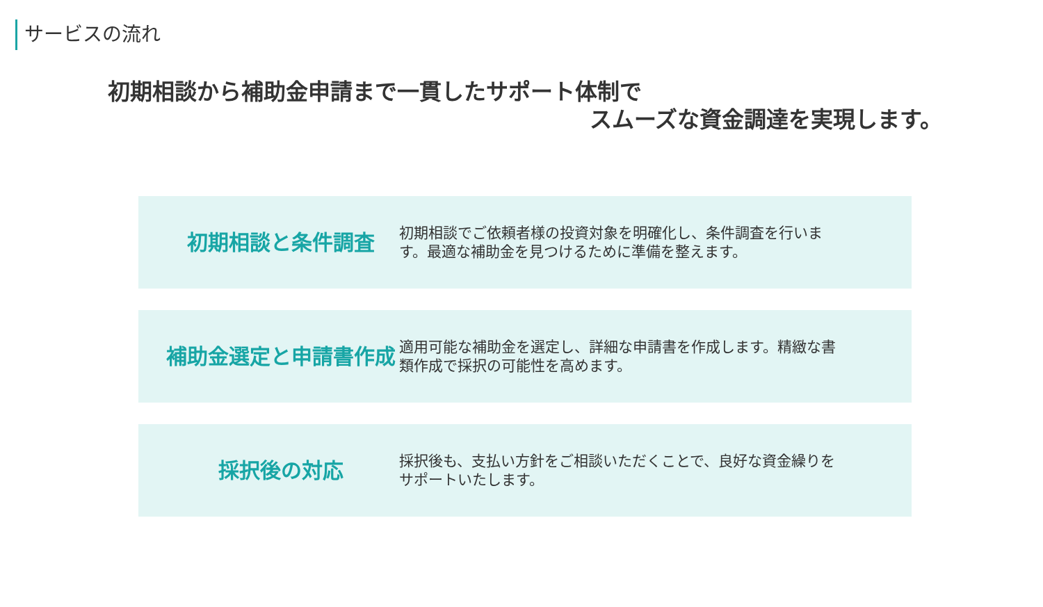サービスの流れ
初期相談から補助金申請まで一貫したサポート体制で
スムーズな資金調達を実現します。
初期相談と条件調査
初期相談でご依頼者様の投資対象を明確化し、条件調査を行います。最適な補助金を見つけるために準備を整えます。
補助金選定と申請書作成
適用可能な補助金を選定し、詳細な申請書を作成します。精緻な書類作成で採択の可能性を高めます。
採択後の対応
採択後も、支払い方針をご相談いただくことで、良好な資金繰りをサポートいたします。